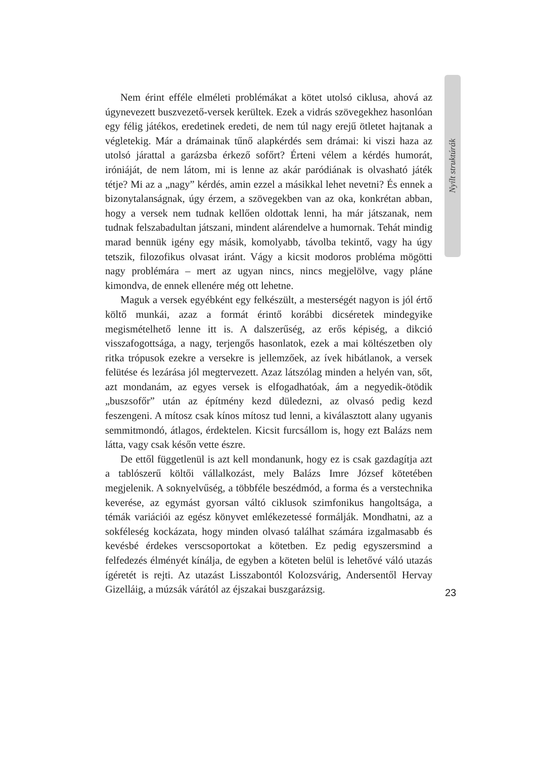Nyílt struktúrák
Nem érint efféle elméleti problémákat a kötet utolsó ciklusa, ahová az úgynevezett buszvezető-versek kerültek. Ezek a vidrás szövegekhez hasonlóan egy félig játékos, eredetinek eredeti, de nem túl nagy erejű ötletet hajtanak a végletekig. Már a drámainak tűnő alapkérdés sem drámai: ki viszi haza az utolsó járattal a garázsba érkező sofőrt? Érteni vélem a kérdés humorát, iróniáját, de nem látom, mi is lenne az akár paródiának is olvasható játék tétje? Mi az a „nagy” kérdés, amin ezzel a másikkal lehet nevetni? És ennek a bizonytalanságnak, úgy érzem, a szövegekben van az oka, konkrétan abban, hogy a versek nem tudnak kellően oldottak lenni, ha már játszanak, nem tudnak felszabadultan játszani, mindent alárendelve a humornak. Tehát mindig marad bennük igény egy másik, komolyabb, távolba tekintő, vagy ha úgy tetszik, filozofikus olvasat iránt. Vágy a kicsit modoros probléma mögötti nagy problémára – mert az ugyan nincs, nincs megjelölve, vagy pláne kimondva, de ennek ellenére még ott lehetne.
Maguk a versek egyébként egy felkészült, a mesterségét nagyon is jól értő költő munkái, azaz a formát érintő korábbi dicséretek mindegyike megismételhető lenne itt is. A dalszerűség, az erős képiség, a dikció visszafogottsága, a nagy, terjengős hasonlatok, ezek a mai költészetben oly ritka trópusok ezekre a versekre is jellemzőek, az ívek hibátlanok, a versek felütése és lezárása jól megtervezett. Azaz látszólag minden a helyén van, sőt, azt mondanám, az egyes versek is elfogadhatóak, ám a negyedik-ötödik „buszsofőr” után az építmény kezd düledezni, az olvasó pedig kezd feszengeni. A mítosz csak kínos mítosz tud lenni, a kiválasztott alany ugyanis semmitmondó, átlagos, érdektelen. Kicsit furcsállom is, hogy ezt Balázs nem látta, vagy csak későn vette észre.
De ettől függetlenül is azt kell mondanunk, hogy ez is csak gazdagítja azt a tablószerű költői vállalkozást, mely Balázs Imre József kötetében megjelenik. A soknyelvűség, a többféle beszédmód, a forma és a verstechnika keverése, az egymást gyorsan váltó ciklusok szimfonikus hangoltsága, a témák variációi az egész könyvet emlékezetessé formálják. Mondhatni, az a sokféleség kockázata, hogy minden olvasó találhat számára izgalmasabb és kevésbé érdekes verscsoportokat a kötetben. Ez pedig egyszersmind a felfedezés élményét kínálja, de egyben a köteten belül is lehetővé váló utazás ígéretét is rejti. Az utazást Lisszabontól Kolozsvárig, Andersentől Hervay Gizelláig, a múzsák várától az éjszakai buszgarázsig.
23